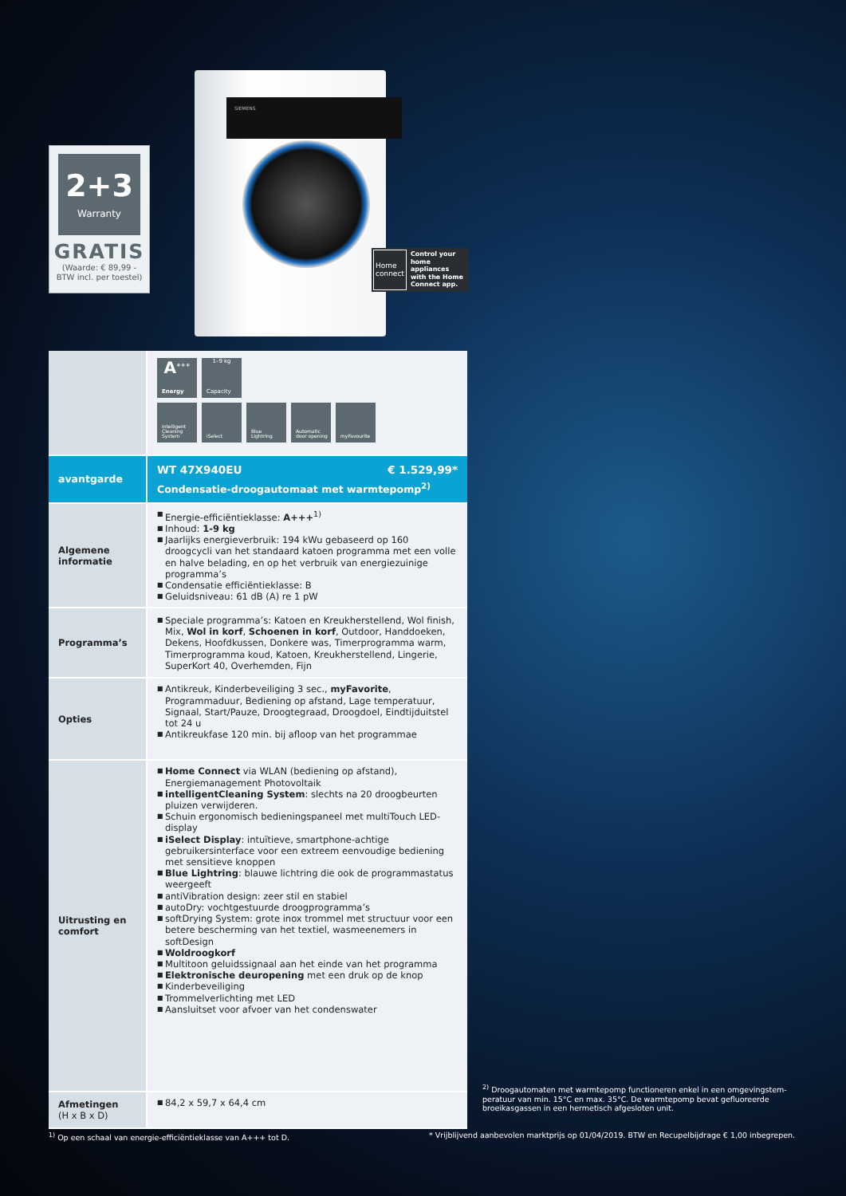2+3
Warranty
GRATIS
(Waarde: € 89,99 -
BTW incl. per toestel)
SIEMENS
Home
connect
Control your home appliances with the Home Connect app.
| | A<sup>+++</sup> Energy 1–9 kg Capacity intelligent Cleaning System iSelect Blue Lightring Automatic door opening myFavourite |
| avantgarde | WT 47X940EU € 1.529,99* Condensatie-droogautomaat met warmtepomp<sup>2)</sup> |
| Algemene informatie | ■ Energie-efficiëntieklasse: A+++<sup>1)</sup> ■ Inhoud: 1-9 kg ■ Jaarlijks energieverbruik: 194 kWu gebaseerd op 160 droogcycli van het standaard katoen programma met een volle en halve belading, en op het verbruik van energiezuinige programma’s ■ Condensatie efficiëntieklasse: B ■ Geluidsniveau: 61 dB (A) re 1 pW |
| Programma’s | ■ Speciale programma’s: Katoen en Kreukherstellend, Wol finish, Mix, Wol in korf , Schoenen in korf , Outdoor, Handdoeken, Dekens, Hoofdkussen, Donkere was, Timerprogramma warm, Timerprogramma koud, Katoen, Kreukherstellend, Lingerie, SuperKort 40, Overhemden, Fijn |
| Opties | ■ Antikreuk, Kinderbeveiliging 3 sec., myFavorite , Programmaduur, Bediening op afstand, Lage temperatuur, Signaal, Start/Pauze, Droogtegraad, Droogdoel, Eindtijduitstel tot 24 u ■ Antikreukfase 120 min. bij afloop van het programmae |
| Uitrusting en comfort | ■ Home Connect via WLAN (bediening op afstand), Energiemanagement Photovoltaik ■ intelligentCleaning System : slechts na 20 droogbeurten pluizen verwijderen. ■ Schuin ergonomisch bedieningspaneel met multiTouch LED-display ■ iSelect Display : intuïtieve, smartphone-achtige gebruikersinterface voor een extreem eenvoudige bediening met sensitieve knoppen ■ Blue Lightring : blauwe lichtring die ook de programmastatus weergeeft ■ antiVibration design: zeer stil en stabiel ■ autoDry: vochtgestuurde droogprogramma’s ■ softDrying System: grote inox trommel met structuur voor een betere bescherming van het textiel, wasmeenemers in softDesign ■ Woldroogkorf ■ Multitoon geluidssignaal aan het einde van het programma ■ Elektronische deuropening met een druk op de knop ■ Kinderbeveiliging ■ Trommelverlichting met LED ■ Aansluitset voor afvoer van het condenswater |
| Afmetingen (H x B x D) | ■ 84,2 x 59,7 x 64,4 cm |
<sup>2)</sup> Droogautomaten met warmtepomp functioneren enkel in een omgevingstem­peratuur van min. 15°C en max. 35°C. De warmtepomp bevat gefluoreerde broeikasgassen in een hermetisch afgesloten unit.
<sup>1)</sup> Op een schaal van energie-efficiëntieklasse van A+++ tot D.
* Vrijblijvend aanbevolen marktprijs op 01/04/2019. BTW en Recupelbijdrage € 1,00 inbegrepen.